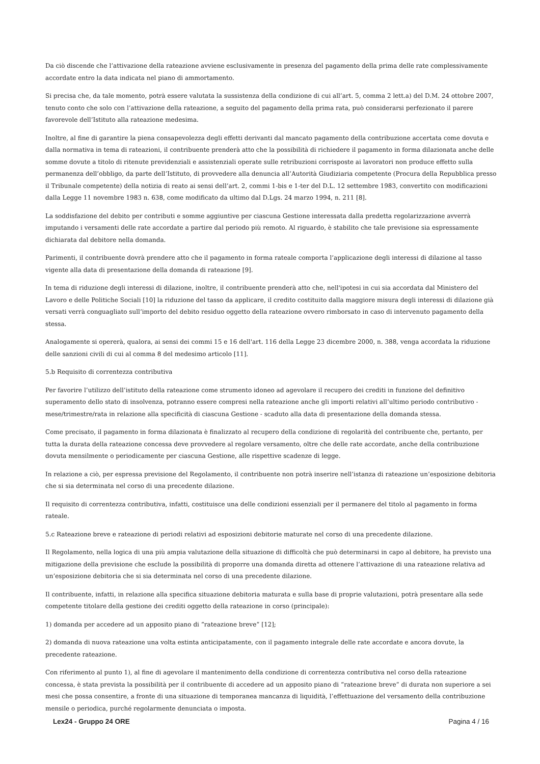Da ciò discende che l’attivazione della rateazione avviene esclusivamente in presenza del pagamento della prima delle rate complessivamente accordate entro la data indicata nel piano di ammortamento.
Si precisa che, da tale momento, potrà essere valutata la sussistenza della condizione di cui all’art. 5, comma 2 lett.a) del D.M. 24 ottobre 2007, tenuto conto che solo con l’attivazione della rateazione, a seguito del pagamento della prima rata, può considerarsi perfezionato il parere favorevole dell’Istituto alla rateazione medesima.
Inoltre, al fine di garantire la piena consapevolezza degli effetti derivanti dal mancato pagamento della contribuzione accertata come dovuta e dalla normativa in tema di rateazioni, il contribuente prenderà atto che la possibilità di richiedere il pagamento in forma dilazionata anche delle somme dovute a titolo di ritenute previdenziali e assistenziali operate sulle retribuzioni corrisposte ai lavoratori non produce effetto sulla permanenza dell’obbligo, da parte dell’Istituto, di provvedere alla denuncia all’Autorità Giudiziaria competente (Procura della Repubblica presso il Tribunale competente) della notizia di reato ai sensi dell’art. 2, commi 1-bis e 1-ter del D.L. 12 settembre 1983, convertito con modificazioni dalla Legge 11 novembre 1983 n. 638, come modificato da ultimo dal D.Lgs. 24 marzo 1994, n. 211 [8].
La soddisfazione del debito per contributi e somme aggiuntive per ciascuna Gestione interessata dalla predetta regolarizzazione avverrà imputando i versamenti delle rate accordate a partire dal periodo più remoto. Al riguardo, è stabilito che tale previsione sia espressamente dichiarata dal debitore nella domanda.
Parimenti, il contribuente dovrà prendere atto che il pagamento in forma rateale comporta l’applicazione degli interessi di dilazione al tasso vigente alla data di presentazione della domanda di rateazione [9].
In tema di riduzione degli interessi di dilazione, inoltre, il contribuente prenderà atto che, nell'ipotesi in cui sia accordata dal Ministero del Lavoro e delle Politiche Sociali [10] la riduzione del tasso da applicare, il credito costituito dalla maggiore misura degli interessi di dilazione già versati verrà conguagliato sull’importo del debito residuo oggetto della rateazione ovvero rimborsato in caso di intervenuto pagamento della stessa.
Analogamente si opererà, qualora, ai sensi dei commi 15 e 16 dell'art. 116 della Legge 23 dicembre 2000, n. 388, venga accordata la riduzione delle sanzioni civili di cui al comma 8 del medesimo articolo [11].
5.b Requisito di correntezza contributiva
Per favorire l’utilizzo dell’istituto della rateazione come strumento idoneo ad agevolare il recupero dei crediti in funzione del definitivo superamento dello stato di insolvenza, potranno essere compresi nella rateazione anche gli importi relativi all’ultimo periodo contributivo - mese/trimestre/rata in relazione alla specificità di ciascuna Gestione - scaduto alla data di presentazione della domanda stessa.
Come precisato, il pagamento in forma dilazionata è finalizzato al recupero della condizione di regolarità del contribuente che, pertanto, per tutta la durata della rateazione concessa deve provvedere al regolare versamento, oltre che delle rate accordate, anche della contribuzione dovuta mensilmente o periodicamente per ciascuna Gestione, alle rispettive scadenze di legge.
In relazione a ciò, per espressa previsione del Regolamento, il contribuente non potrà inserire nell’istanza di rateazione un’esposizione debitoria che si sia determinata nel corso di una precedente dilazione.
Il requisito di correntezza contributiva, infatti, costituisce una delle condizioni essenziali per il permanere del titolo al pagamento in forma rateale.
5.c Rateazione breve e rateazione di periodi relativi ad esposizioni debitorie maturate nel corso di una precedente dilazione.
Il Regolamento, nella logica di una più ampia valutazione della situazione di difficoltà che può determinarsi in capo al debitore, ha previsto una mitigazione della previsione che esclude la possibilità di proporre una domanda diretta ad ottenere l’attivazione di una rateazione relativa ad un’esposizione debitoria che si sia determinata nel corso di una precedente dilazione.
Il contribuente, infatti, in relazione alla specifica situazione debitoria maturata e sulla base di proprie valutazioni, potrà presentare alla sede competente titolare della gestione dei crediti oggetto della rateazione in corso (principale):
1) domanda per accedere ad un apposito piano di “rateazione breve” [12];
2) domanda di nuova rateazione una volta estinta anticipatamente, con il pagamento integrale delle rate accordate e ancora dovute, la precedente rateazione.
Con riferimento al punto 1), al fine di agevolare il mantenimento della condizione di correntezza contributiva nel corso della rateazione concessa, è stata prevista la possibilità per il contribuente di accedere ad un apposito piano di “rateazione breve” di durata non superiore a sei mesi che possa consentire, a fronte di una situazione di temporanea mancanza di liquidità, l’effettuazione del versamento della contribuzione mensile o periodica, purché regolarmente denunciata o imposta.
Lex24 - Gruppo 24 ORE Pagina 4 / 16